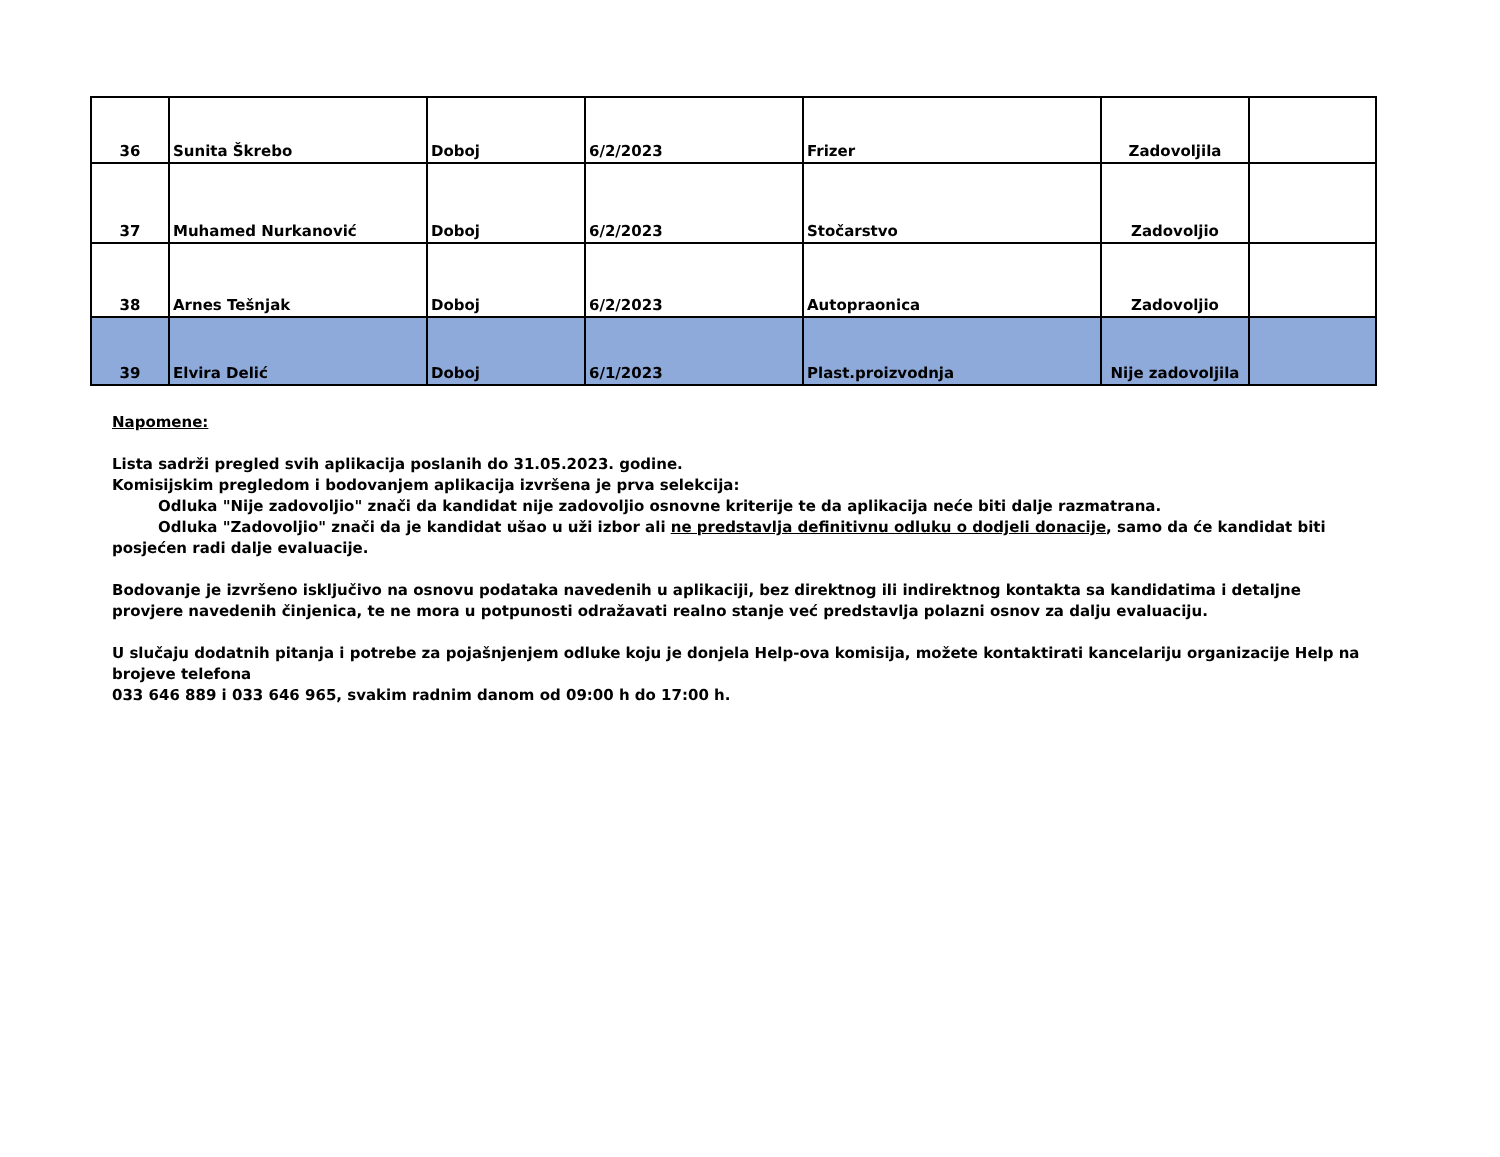| 36 | Sunita Škrebo | Doboj | 6/2/2023 | Frizer | Zadovoljila | |
| 37 | Muhamed Nurkanović | Doboj | 6/2/2023 | Stočarstvo | Zadovoljio | |
| 38 | Arnes Tešnjak | Doboj | 6/2/2023 | Autopraonica | Zadovoljio | |
| 39 | Elvira Delić | Doboj | 6/1/2023 | Plast.proizvodnja | Nije zadovoljila | |
Napomene:
Lista sadrži pregled svih aplikacija poslanih do 31.05.2023. godine.
Komisijskim pregledom i bodovanjem aplikacija izvršena je prva selekcija:
Odluka "Nije zadovoljio" znači da kandidat nije zadovoljio osnovne kriterije te da aplikacija neće biti dalje razmatrana.
Odluka "Zadovoljio" znači da je kandidat ušao u uži izbor ali ne predstavlja definitivnu odluku o dodjeli donacije, samo da će kandidat biti posjećen radi dalje evaluacije.
Bodovanje je izvršeno isključivo na osnovu podataka navedenih u aplikaciji, bez direktnog ili indirektnog kontakta sa kandidatima i detaljne provjere navedenih činjenica, te ne mora u potpunosti odražavati realno stanje već predstavlja polazni osnov za dalju evaluaciju.
U slučaju dodatnih pitanja i potrebe za pojašnjenjem odluke koju je donjela Help-ova komisija, možete kontaktirati kancelariju organizacije Help na brojeve telefona
033 646 889 i 033 646 965, svakim radnim danom od 09:00 h do 17:00 h.